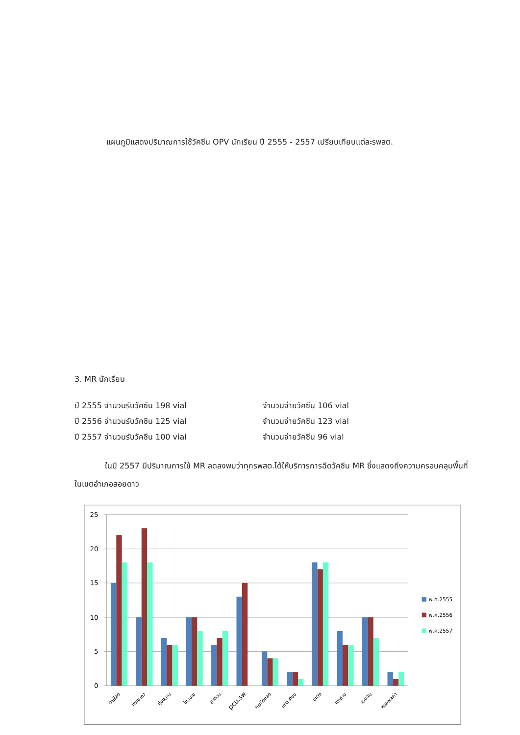แผนภูมิแสดงปริมาณการใช้วัคซีน OPV นักเรียน ปี 2555 - 2557 เปรียบเทียบแต่ละรพสต.
3. MR นักเรียน
ปี 2555 จำนวนรับวัคซีน 198 vial จำนวนจ่ายวัคซีน 106 vial
ปี 2556 จำนวนรับวัคซีน 125 vial จำนวนจ่ายวัคซีน 123 vial
ปี 2557 จำนวนรับวัคซีน 100 vial จำนวนจ่ายวัคซีน 96 vial
ในปี 2557 มีปริมาณการใช้ MR ลดลงพบว่าทุกรพสต.ได้ให้บริการการฉีดวัคซีน MR ซึ่งแสดงถึงความครอบคลุมพื้นที่ในเขตอำเภอสอยดาว
25
20
15
10
5
0
ตาเรือง
ทรายขาว
ทุ่งขนาน
ไทรงาม
สะตอน
pcu.รพ
กระทิงทอง
เขาสะท้อน
ปะตง
เตาถ่าน
สวนส้ม
หนองมะค่า
พ.ศ.2555
พ.ศ.2556
พ.ศ.2557